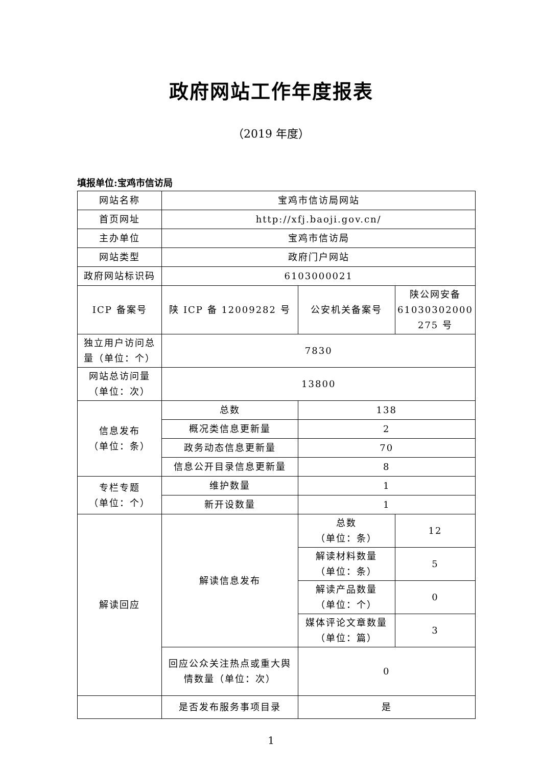政府网站工作年度报表
（2019 年度）
填报单位:宝鸡市信访局
| 网站名称 | 宝鸡市信访局网站 | | |
| 首页网址 | http://xfj.baoji.gov.cn/ | | |
| 主办单位 | 宝鸡市信访局 | | |
| 网站类型 | 政府门户网站 | | |
| 政府网站标识码 | 6103000021 | | |
| ICP 备案号 | 陕 ICP 备 12009282 号 | 公安机关备案号 | 陕公网安备 61030302000 275 号 |
| 独立用户访问总量（单位：个） | 7830 | | |
| 网站总访问量（单位：次） | 13800 | | |
| 信息发布 （单位：条） | 总数 | 138 | |
| | 概况类信息更新量 | 2 | |
| | 政务动态信息更新量 | 70 | |
| | 信息公开目录信息更新量 | 8 | |
| 专栏专题 （单位：个） | 维护数量 | 1 | |
| | 新开设数量 | 1 | |
| 解读回应 | 解读信息发布 | 总数 （单位：条） | 12 |
| | | 解读材料数量 （单位：条） | 5 |
| | | 解读产品数量 （单位：个） | 0 |
| | | 媒体评论文章数量 （单位：篇） | 3 |
| | 回应公众关注热点或重大舆情数量（单位：次） | 0 | |
| | 是否发布服务事项目录 | 是 | |
1